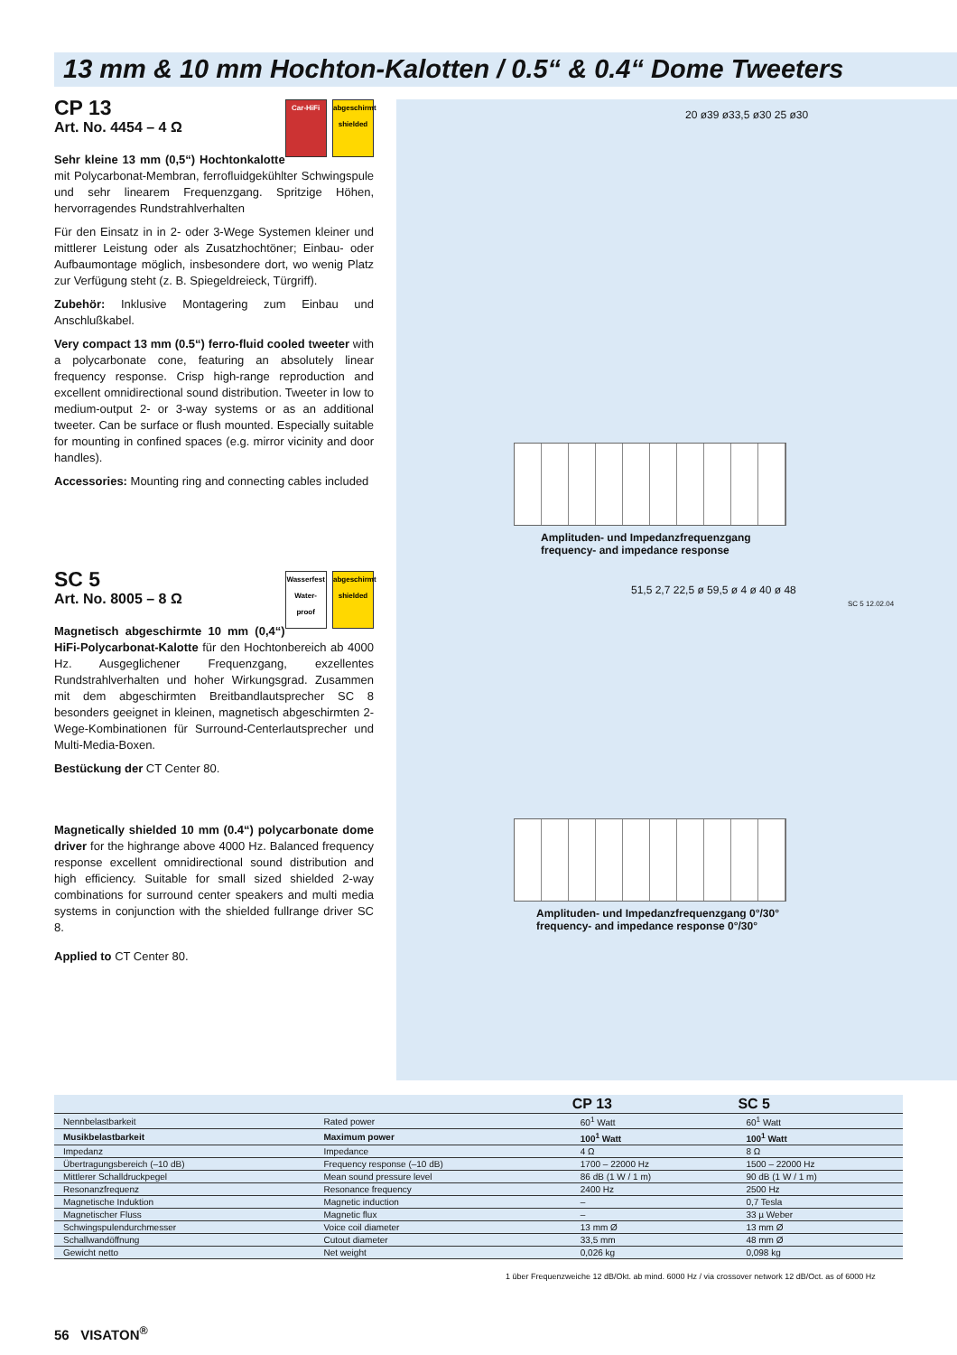13 mm & 10 mm Hochton-Kalotten / 0.5“ & 0.4“ Dome Tweeters
CP 13 Car-HiFi abgeschirmt shielded
Art. No. 4454 – 4 Ω
Sehr kleine 13 mm (0,5“) Hochtonkalotte mit Polycarbonat-Membran, ferrofluidgekühlter Schwingspule und sehr linearem Frequenzgang. Spritzige Höhen, hervorragendes Rundstrahlverhalten
Für den Einsatz in in 2- oder 3-Wege Systemen kleiner und mittlerer Leistung oder als Zusatzhochtöner; Einbau- oder Aufbaumontage möglich, insbesondere dort, wo wenig Platz zur Verfügung steht (z. B. Spiegeldreieck, Türgriff).
Zubehör: Inklusive Montagering zum Einbau und Anschlußkabel.
Very compact 13 mm (0.5“) ferro-fluid cooled tweeter with a polycarbonate cone, featuring an absolutely linear frequency response. Crisp high-range reproduction and excellent omnidirectional sound distribution. Tweeter in low to medium-output 2- or 3-way systems or as an additional tweeter. Can be surface or flush mounted. Especially suitable for mounting in confined spaces (e.g. mirror vicinity and door handles).
Accessories: Mounting ring and connecting cables included
SC 5 Wasserfest Water-proof abgeschirmt shielded
Art. No. 8005 – 8 Ω
Magnetisch abgeschirmte 10 mm (0,4“) HiFi-Polycarbonat-Kalotte für den Hochtonbereich ab 4000 Hz. Ausgeglichener Frequenzgang, exzellentes Rundstrahlverhalten und hoher Wirkungsgrad. Zusammen mit dem abgeschirmten Breitbandlautsprecher SC 8 besonders geeignet in kleinen, magnetisch abgeschirmten 2-Wege-Kombinationen für Surround-Centerlautsprecher und Multi-Media-Boxen.
Bestückung der CT Center 80.
Magnetically shielded 10 mm (0.4“) polycarbonate dome driver for the highrange above 4000 Hz. Balanced frequency response excellent omnidirectional sound distribution and high efficiency. Suitable for small sized shielded 2-way combinations for surround center speakers and multi media systems in conjunction with the shielded fullrange driver SC 8.
Applied to CT Center 80.
20 ø39 ø33,5 ø30 25 ø30
Amplituden- und Impedanzfrequenzgang
frequency- and impedance response
51,5 2,7 22,5 ø 59,5 ø 4 ø 40 ø 48
SC 5 12.02.04
Amplituden- und Impedanzfrequenzgang 0°/30°
frequency- and impedance response 0°/30°
| | | CP 13 | SC 5 |
| --- | --- | --- | --- |
| Nennbelastbarkeit | Rated power | 60<sup>1</sup> Watt | 60<sup>1</sup> Watt |
| Musikbelastbarkeit | Maximum power | 100<sup>1</sup> Watt | 100<sup>1</sup> Watt |
| Impedanz | Impedance | 4 Ω | 8 Ω |
| Übertragungsbereich (–10 dB) | Frequency response (–10 dB) | 1700 – 22000 Hz | 1500 – 22000 Hz |
| Mittlerer Schalldruckpegel | Mean sound pressure level | 86 dB (1 W / 1 m) | 90 dB (1 W / 1 m) |
| Resonanzfrequenz | Resonance frequency | 2400 Hz | 2500 Hz |
| Magnetische Induktion | Magnetic induction | – | 0,7 Tesla |
| Magnetischer Fluss | Magnetic flux | – | 33 µ Weber |
| Schwingspulendurchmesser | Voice coil diameter | 13 mm Ø | 13 mm Ø |
| Schallwandöffnung | Cutout diameter | 33,5 mm | 48 mm Ø |
| Gewicht netto | Net weight | 0,026 kg | 0,098 kg |
1 über Frequenzweiche 12 dB/Okt. ab mind. 6000 Hz / via crossover network 12 dB/Oct. as of 6000 Hz
56 VISATON<sup>®</sup>